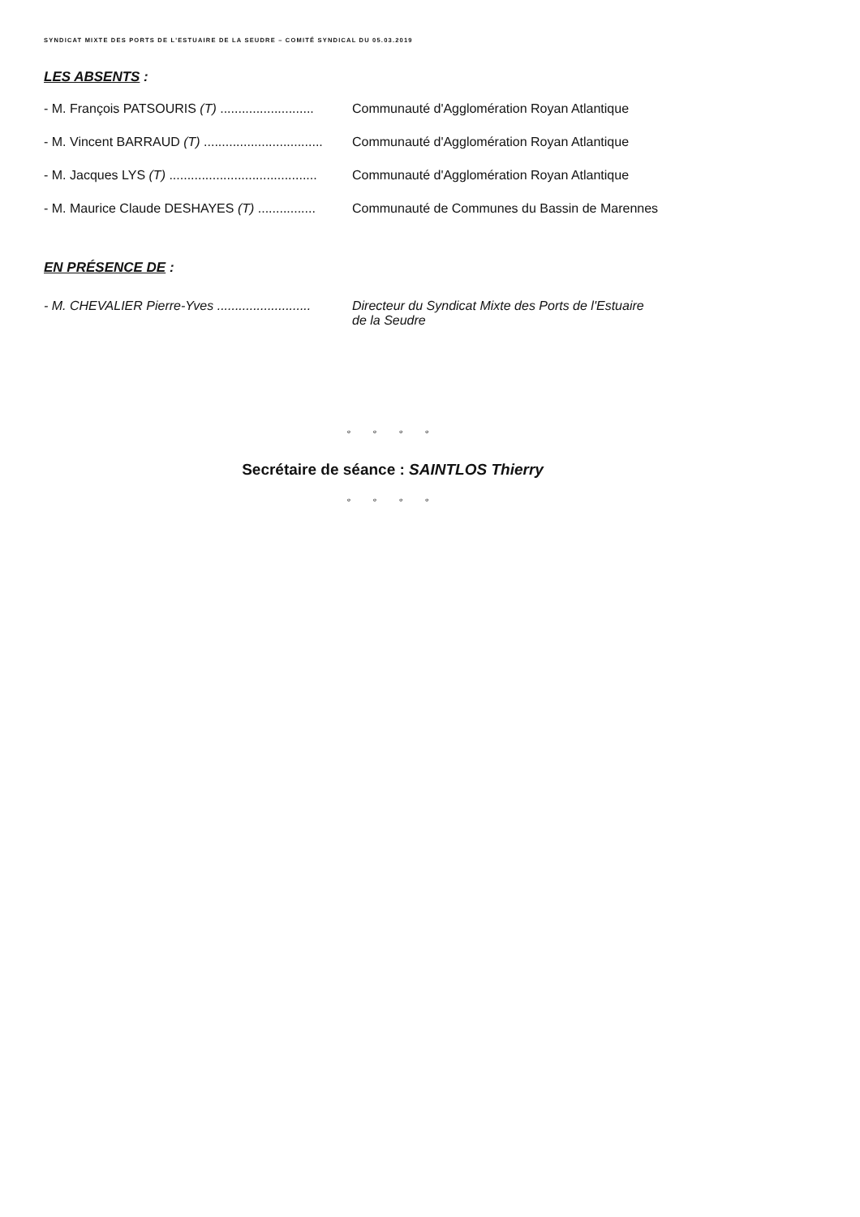SYNDICAT MIXTE DES PORTS DE L'ESTUAIRE DE LA SEUDRE – COMITÉ SYNDICAL DU 05.03.2019
LES ABSENTS :
- M. François PATSOURIS (T) .......................... Communauté d'Agglomération Royan Atlantique
- M. Vincent BARRAUD (T) ................................. Communauté d'Agglomération Royan Atlantique
- M. Jacques LYS (T) ......................................... Communauté d'Agglomération Royan Atlantique
- M. Maurice Claude DESHAYES (T) ................ Communauté de Communes du Bassin de Marennes
EN PRÉSENCE DE :
- M. CHEVALIER Pierre-Yves .......................... Directeur du Syndicat Mixte des Ports de l'Estuaire
de la Seudre
° ° ° °
Secrétaire de séance : SAINTLOS Thierry
° ° ° °